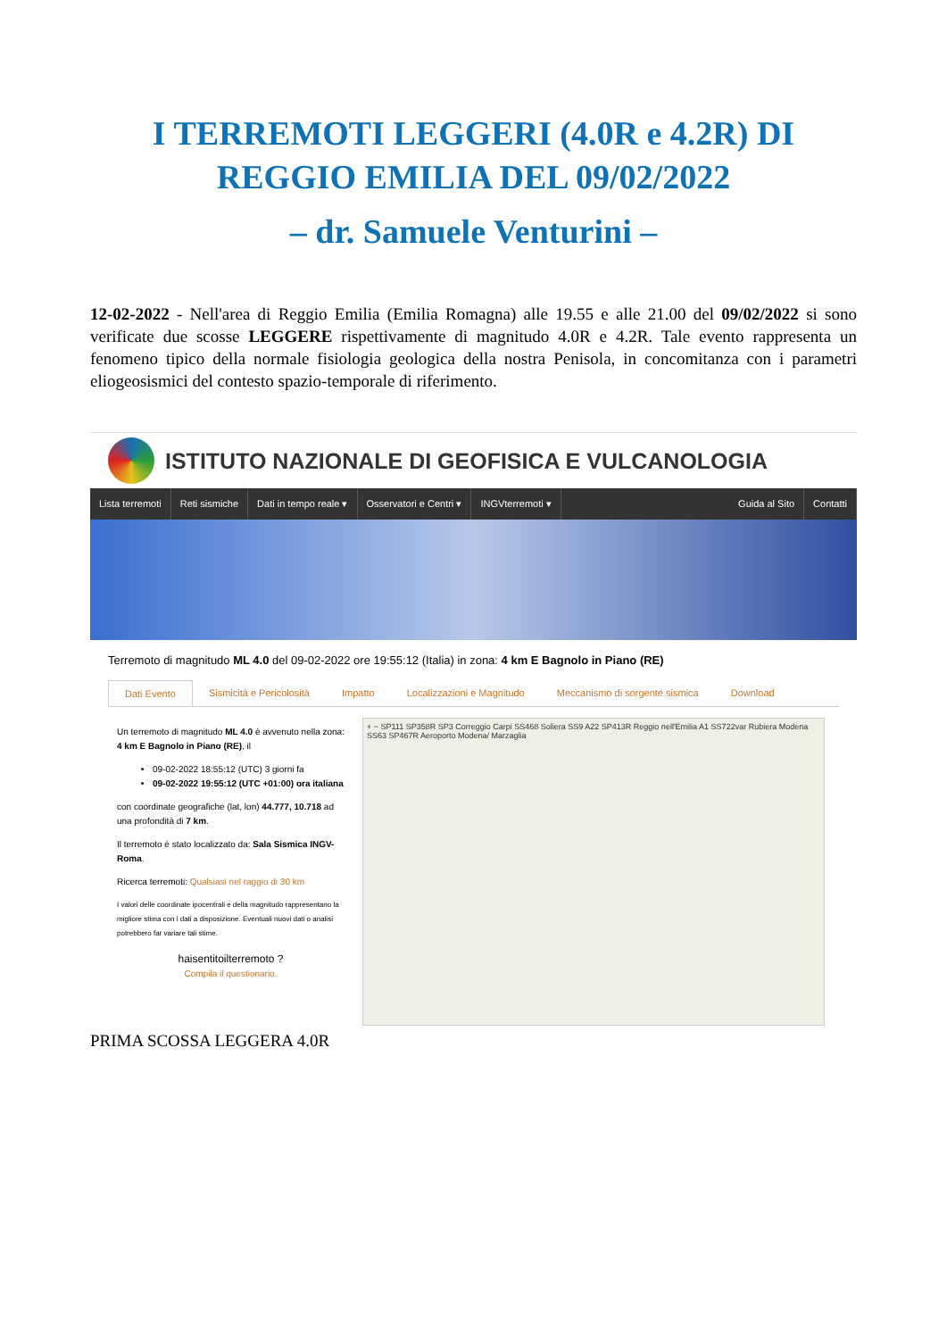I TERREMOTI LEGGERI (4.0R e 4.2R) DI
REGGIO EMILIA DEL 09/02/2022
– dr. Samuele Venturini –
12-02-2022 - Nell'area di Reggio Emilia (Emilia Romagna) alle 19.55 e alle 21.00 del 09/02/2022 si sono verificate due scosse LEGGERE rispettivamente di magnitudo 4.0R e 4.2R. Tale evento rappresenta un fenomeno tipico della normale fisiologia geologica della nostra Penisola, in concomitanza con i parametri eliogeosismici del contesto spazio-temporale di riferimento.
ISTITUTO NAZIONALE DI GEOFISICA E VULCANOLOGIA
Lista terremoti Reti sismiche Dati in tempo reale ▾ Osservatori e Centri ▾ INGVterremoti ▾ Guida al Sito Contatti
Terremoto di magnitudo ML 4.0 del 09-02-2022 ore 19:55:12 (Italia) in zona: 4 km E Bagnolo in Piano (RE)
Dati Evento Sismicità e Pericolosità Impatto Localizzazioni e Magnitudo Meccanismo di sorgente sismica Download
Un terremoto di magnitudo ML 4.0 è avvenuto nella zona: 4 km E Bagnolo in Piano (RE), il
09-02-2022 18:55:12 (UTC) 3 giorni fa
09-02-2022 19:55:12 (UTC +01:00) ora italiana
con coordinate geografiche (lat, lon) 44.777, 10.718 ad una profondità di 7 km.
Il terremoto è stato localizzato da: Sala Sismica INGV-Roma.
Ricerca terremoti: Qualsiasi nel raggio di 30 km
I valori delle coordinate ipocentrali e della magnitudo rappresentano la migliore stima con i dati a disposizione. Eventuali nuovi dati o analisi potrebbero far variare tali stime.
haisentitoilterremoto ?
Compila il questionario.
+ − SP111 SP358R SP3 Correggio Carpi SS468 Soliera SS9 A22 SP413R Reggio nell'Emilia A1 SS722var Rubiera Modena SS63 SP467R Aeroporto Modena/ Marzaglia
PRIMA SCOSSA LEGGERA 4.0R